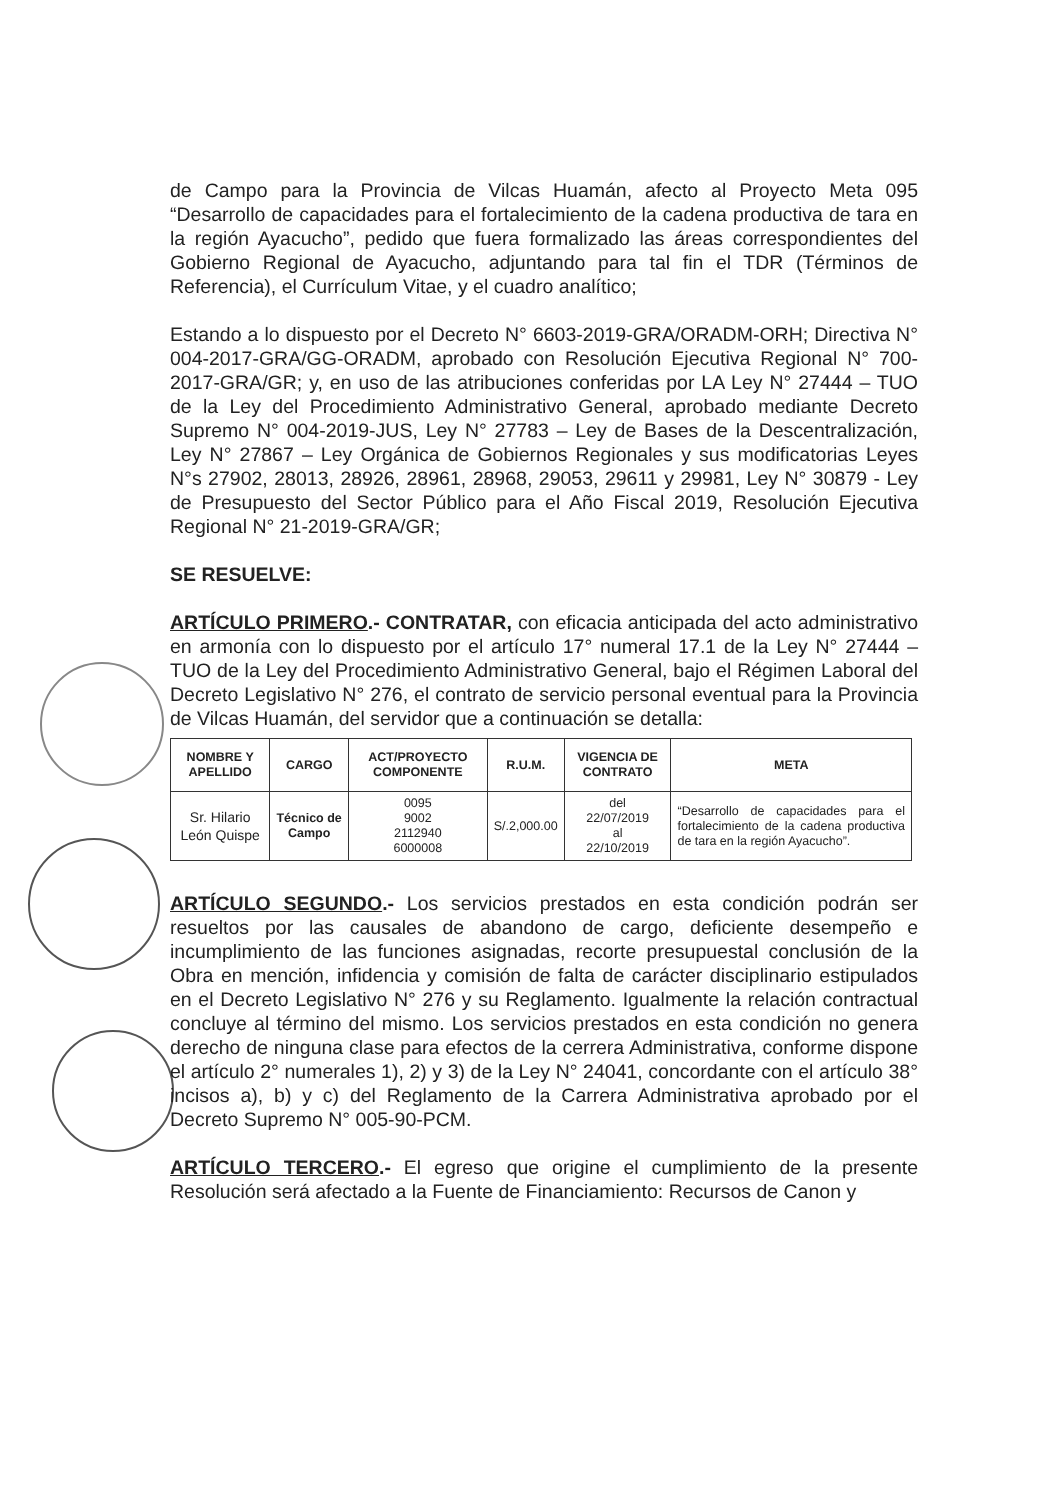de Campo para la Provincia de Vilcas Huamán, afecto al Proyecto Meta 095 “Desarrollo de capacidades para el fortalecimiento de la cadena productiva de tara en la región Ayacucho”, pedido que fuera formalizado las áreas correspondientes del Gobierno Regional de Ayacucho, adjuntando para tal fin el TDR (Términos de Referencia), el Currículum Vitae, y el cuadro analítico;
Estando a lo dispuesto por el Decreto N° 6603-2019-GRA/ORADM-ORH; Directiva N° 004-2017-GRA/GG-ORADM, aprobado con Resolución Ejecutiva Regional N° 700-2017-GRA/GR; y, en uso de las atribuciones conferidas por LA Ley N° 27444 – TUO de la Ley del Procedimiento Administrativo General, aprobado mediante Decreto Supremo N° 004-2019-JUS, Ley N° 27783 – Ley de Bases de la Descentralización, Ley N° 27867 – Ley Orgánica de Gobiernos Regionales y sus modificatorias Leyes N°s 27902, 28013, 28926, 28961, 28968, 29053, 29611 y 29981, Ley N° 30879 - Ley de Presupuesto del Sector Público para el Año Fiscal 2019, Resolución Ejecutiva Regional N° 21-2019-GRA/GR;
SE RESUELVE:
ARTÍCULO PRIMERO.- CONTRATAR, con eficacia anticipada del acto administrativo en armonía con lo dispuesto por el artículo 17° numeral 17.1 de la Ley N° 27444 – TUO de la Ley del Procedimiento Administrativo General, bajo el Régimen Laboral del Decreto Legislativo N° 276, el contrato de servicio personal eventual para la Provincia de Vilcas Huamán, del servidor que a continuación se detalla:
| NOMBRE Y APELLIDO | CARGO | ACT/PROYECTO COMPONENTE | R.U.M. | VIGENCIA DE CONTRATO | META |
| --- | --- | --- | --- | --- | --- |
| Sr. Hilario León Quispe | Técnico de Campo | 0095 9002 2112940 6000008 | S/.2,000.00 | del 22/07/2019 al 22/10/2019 | “Desarrollo de capacidades para el fortalecimiento de la cadena productiva de tara en la región Ayacucho”. |
ARTÍCULO SEGUNDO.- Los servicios prestados en esta condición podrán ser resueltos por las causales de abandono de cargo, deficiente desempeño e incumplimiento de las funciones asignadas, recorte presupuestal conclusión de la Obra en mención, infidencia y comisión de falta de carácter disciplinario estipulados en el Decreto Legislativo N° 276 y su Reglamento. Igualmente la relación contractual concluye al término del mismo. Los servicios prestados en esta condición no genera derecho de ninguna clase para efectos de la cerrera Administrativa, conforme dispone el artículo 2° numerales 1), 2) y 3) de la Ley N° 24041, concordante con el artículo 38° incisos a), b) y c) del Reglamento de la Carrera Administrativa aprobado por el Decreto Supremo N° 005-90-PCM.
ARTÍCULO TERCERO.- El egreso que origine el cumplimiento de la presente Resolución será afectado a la Fuente de Financiamiento: Recursos de Canon y